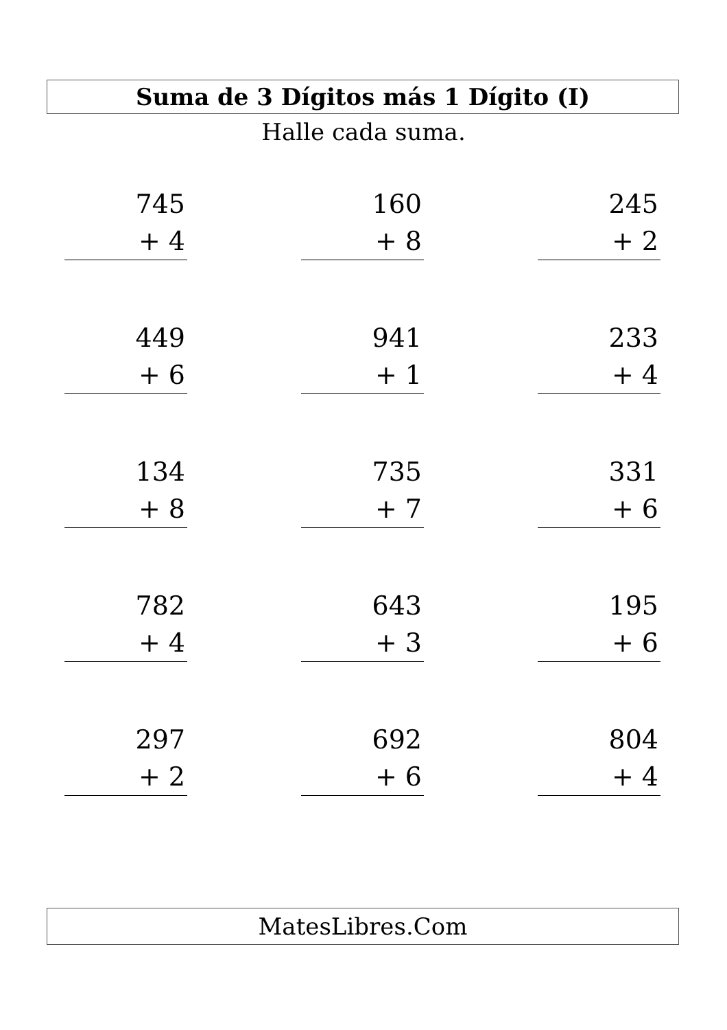Suma de 3 Dígitos más 1 Dígito (I)
Halle cada suma.
745
+ 4
160
+ 8
245
+ 2
449
+ 6
941
+ 1
233
+ 4
134
+ 8
735
+ 7
331
+ 6
782
+ 4
643
+ 3
195
+ 6
297
+ 2
692
+ 6
804
+ 4
MatesLibres.Com